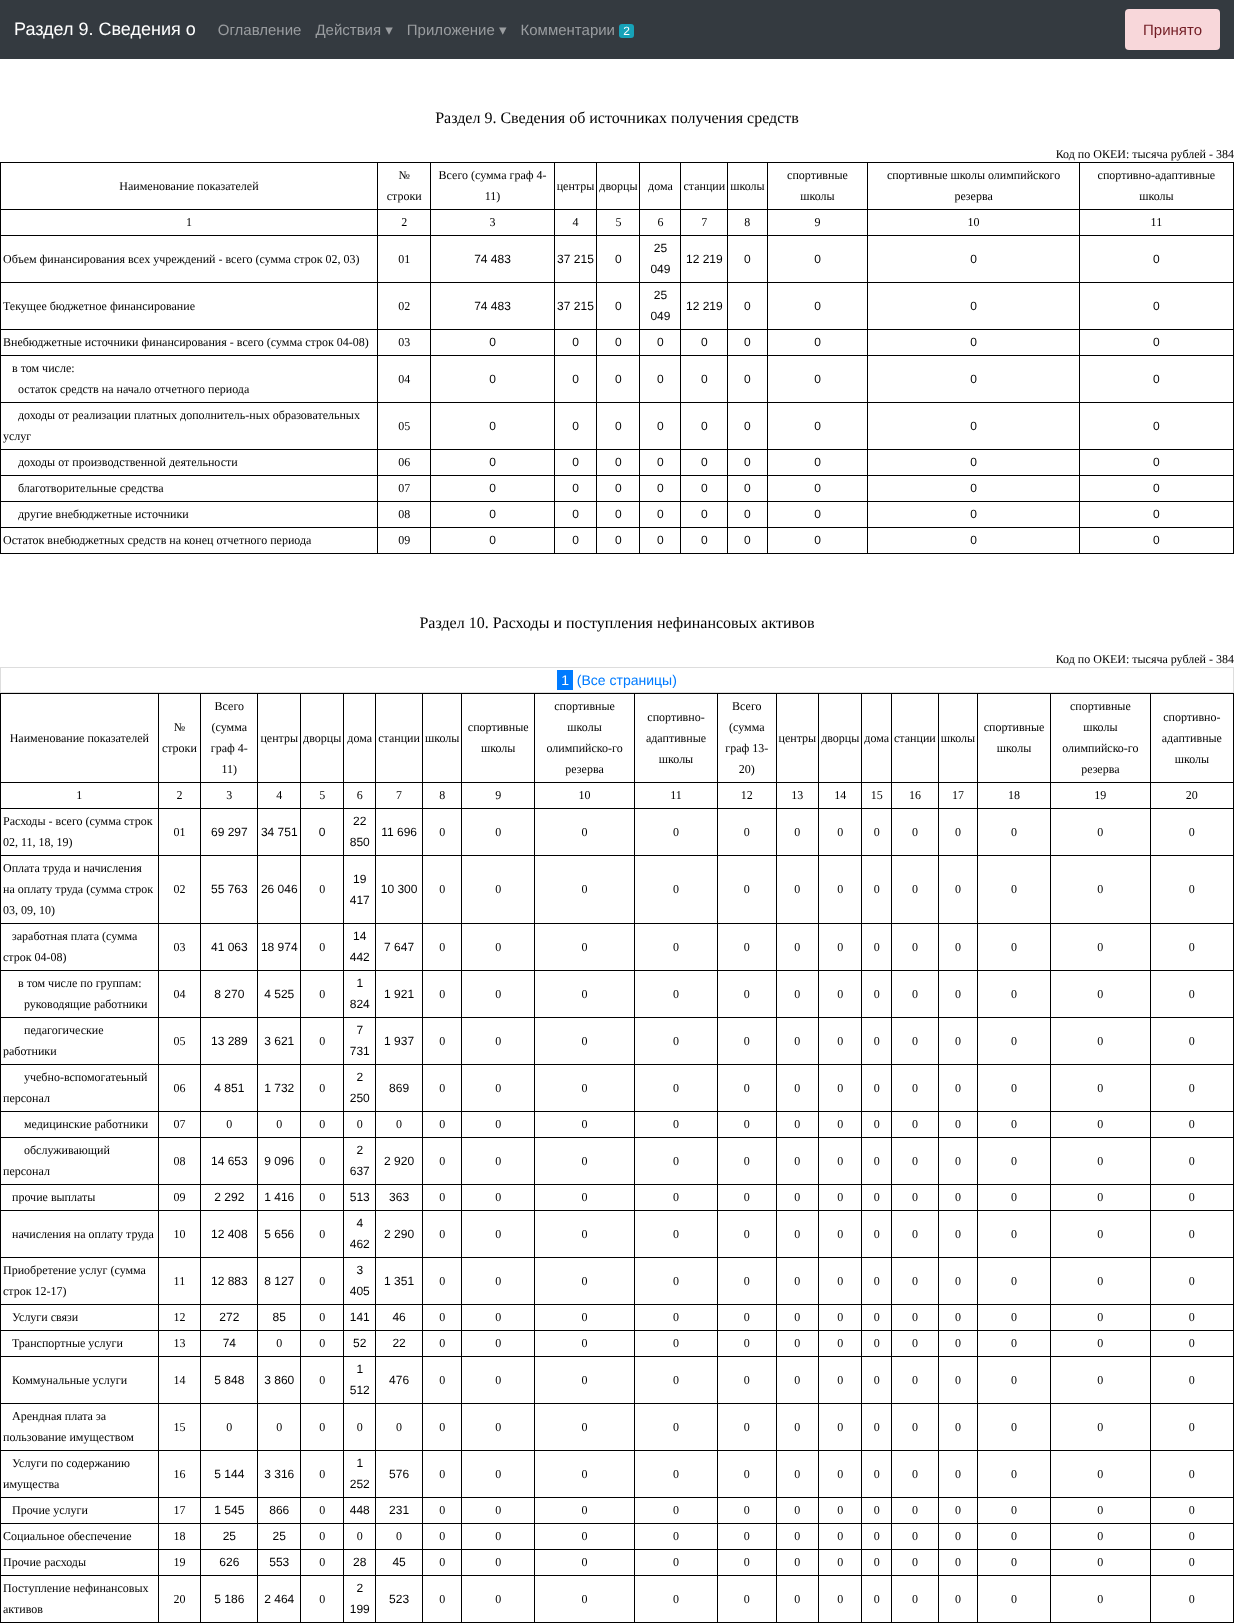Раздел 9. Сведения о Оглавление Действия ▾ Приложение ▾ Комментарии 2 Принято
Раздел 9. Сведения об источниках получения средств
Код по ОКЕИ: тысяча рублей - 384
| Наименование показателей | № строки | Всего (сумма граф 4-11) | центры | дворцы | дома | станции | школы | спортивные школы | спортивные школы олимпийского резерва | спортивно-адаптивные школы |
| --- | --- | --- | --- | --- | --- | --- | --- | --- | --- | --- |
| 1 | 2 | 3 | 4 | 5 | 6 | 7 | 8 | 9 | 10 | 11 |
| Объем финансирования всех учреждений - всего (сумма строк 02, 03) | 01 | 74 483 | 37 215 | 0 | 25 049 | 12 219 | 0 | 0 | 0 | 0 |
| Текущее бюджетное финансирование | 02 | 74 483 | 37 215 | 0 | 25 049 | 12 219 | 0 | 0 | 0 | 0 |
| Внебюджетные источники финансирования - всего (сумма строк 04-08) | 03 | 0 | 0 | 0 | 0 | 0 | 0 | 0 | 0 | 0 |
| в том числе: остаток средств на начало отчетного периода | 04 | 0 | 0 | 0 | 0 | 0 | 0 | 0 | 0 | 0 |
| доходы от реализации платных дополнитель-ных образовательных услуг | 05 | 0 | 0 | 0 | 0 | 0 | 0 | 0 | 0 | 0 |
| доходы от производственной деятельности | 06 | 0 | 0 | 0 | 0 | 0 | 0 | 0 | 0 | 0 |
| благотворительные средства | 07 | 0 | 0 | 0 | 0 | 0 | 0 | 0 | 0 | 0 |
| другие внебюджетные источники | 08 | 0 | 0 | 0 | 0 | 0 | 0 | 0 | 0 | 0 |
| Остаток внебюджетных средств на конец отчетного периода | 09 | 0 | 0 | 0 | 0 | 0 | 0 | 0 | 0 | 0 |
Раздел 10. Расходы и поступления нефинансовых активов
Код по ОКЕИ: тысяча рублей - 384
1 (Все страницы)
| Наименование показателей | № строки | Всего (сумма граф 4-11) | центры | дворцы | дома | станции | школы | спортивные школы | спортивные школы олимпийско-го резерва | спортивно-адаптивные школы | Всего (сумма граф 13-20) | центры | дворцы | дома | станции | школы | спортивные школы | спортивные школы олимпийско-го резерва | спортивно-адаптивные школы |
| --- | --- | --- | --- | --- | --- | --- | --- | --- | --- | --- | --- | --- | --- | --- | --- | --- | --- | --- | --- |
| 1 | 2 | 3 | 4 | 5 | 6 | 7 | 8 | 9 | 10 | 11 | 12 | 13 | 14 | 15 | 16 | 17 | 18 | 19 | 20 |
| Расходы - всего (сумма строк 02, 11, 18, 19) | 01 | 69 297 | 34 751 | 0 | 22 850 | 11 696 | 0 | 0 | 0 | 0 | 0 | 0 | 0 | 0 | 0 | 0 | 0 | 0 | 0 |
| Оплата труда и начисления на оплату труда (сумма строк 03, 09, 10) | 02 | 55 763 | 26 046 | 0 | 19 417 | 10 300 | 0 | 0 | 0 | 0 | 0 | 0 | 0 | 0 | 0 | 0 | 0 | 0 | 0 |
| заработная плата (сумма строк 04-08) | 03 | 41 063 | 18 974 | 0 | 14 442 | 7 647 | 0 | 0 | 0 | 0 | 0 | 0 | 0 | 0 | 0 | 0 | 0 | 0 | 0 |
| в том числе по группам: руководящие работники | 04 | 8 270 | 4 525 | 0 | 1 824 | 1 921 | 0 | 0 | 0 | 0 | 0 | 0 | 0 | 0 | 0 | 0 | 0 | 0 | 0 |
| педагогические работники | 05 | 13 289 | 3 621 | 0 | 7 731 | 1 937 | 0 | 0 | 0 | 0 | 0 | 0 | 0 | 0 | 0 | 0 | 0 | 0 | 0 |
| учебно-вспомогатеьный персонал | 06 | 4 851 | 1 732 | 0 | 2 250 | 869 | 0 | 0 | 0 | 0 | 0 | 0 | 0 | 0 | 0 | 0 | 0 | 0 | 0 |
| медицинские работники | 07 | 0 | 0 | 0 | 0 | 0 | 0 | 0 | 0 | 0 | 0 | 0 | 0 | 0 | 0 | 0 | 0 | 0 | 0 |
| обслуживающий персонал | 08 | 14 653 | 9 096 | 0 | 2 637 | 2 920 | 0 | 0 | 0 | 0 | 0 | 0 | 0 | 0 | 0 | 0 | 0 | 0 | 0 |
| прочие выплаты | 09 | 2 292 | 1 416 | 0 | 513 | 363 | 0 | 0 | 0 | 0 | 0 | 0 | 0 | 0 | 0 | 0 | 0 | 0 | 0 |
| начисления на оплату труда | 10 | 12 408 | 5 656 | 0 | 4 462 | 2 290 | 0 | 0 | 0 | 0 | 0 | 0 | 0 | 0 | 0 | 0 | 0 | 0 | 0 |
| Приобретение услуг (сумма строк 12-17) | 11 | 12 883 | 8 127 | 0 | 3 405 | 1 351 | 0 | 0 | 0 | 0 | 0 | 0 | 0 | 0 | 0 | 0 | 0 | 0 | 0 |
| Услуги связи | 12 | 272 | 85 | 0 | 141 | 46 | 0 | 0 | 0 | 0 | 0 | 0 | 0 | 0 | 0 | 0 | 0 | 0 | 0 |
| Транспортные услуги | 13 | 74 | 0 | 0 | 52 | 22 | 0 | 0 | 0 | 0 | 0 | 0 | 0 | 0 | 0 | 0 | 0 | 0 | 0 |
| Коммунальные услуги | 14 | 5 848 | 3 860 | 0 | 1 512 | 476 | 0 | 0 | 0 | 0 | 0 | 0 | 0 | 0 | 0 | 0 | 0 | 0 | 0 |
| Арендная плата за пользование имуществом | 15 | 0 | 0 | 0 | 0 | 0 | 0 | 0 | 0 | 0 | 0 | 0 | 0 | 0 | 0 | 0 | 0 | 0 | 0 |
| Услуги по содержанию имущества | 16 | 5 144 | 3 316 | 0 | 1 252 | 576 | 0 | 0 | 0 | 0 | 0 | 0 | 0 | 0 | 0 | 0 | 0 | 0 | 0 |
| Прочие услуги | 17 | 1 545 | 866 | 0 | 448 | 231 | 0 | 0 | 0 | 0 | 0 | 0 | 0 | 0 | 0 | 0 | 0 | 0 | 0 |
| Социальное обеспечение | 18 | 25 | 25 | 0 | 0 | 0 | 0 | 0 | 0 | 0 | 0 | 0 | 0 | 0 | 0 | 0 | 0 | 0 | 0 |
| Прочие расходы | 19 | 626 | 553 | 0 | 28 | 45 | 0 | 0 | 0 | 0 | 0 | 0 | 0 | 0 | 0 | 0 | 0 | 0 | 0 |
| Поступление нефинансовых активов | 20 | 5 186 | 2 464 | 0 | 2 199 | 523 | 0 | 0 | 0 | 0 | 0 | 0 | 0 | 0 | 0 | 0 | 0 | 0 | 0 |